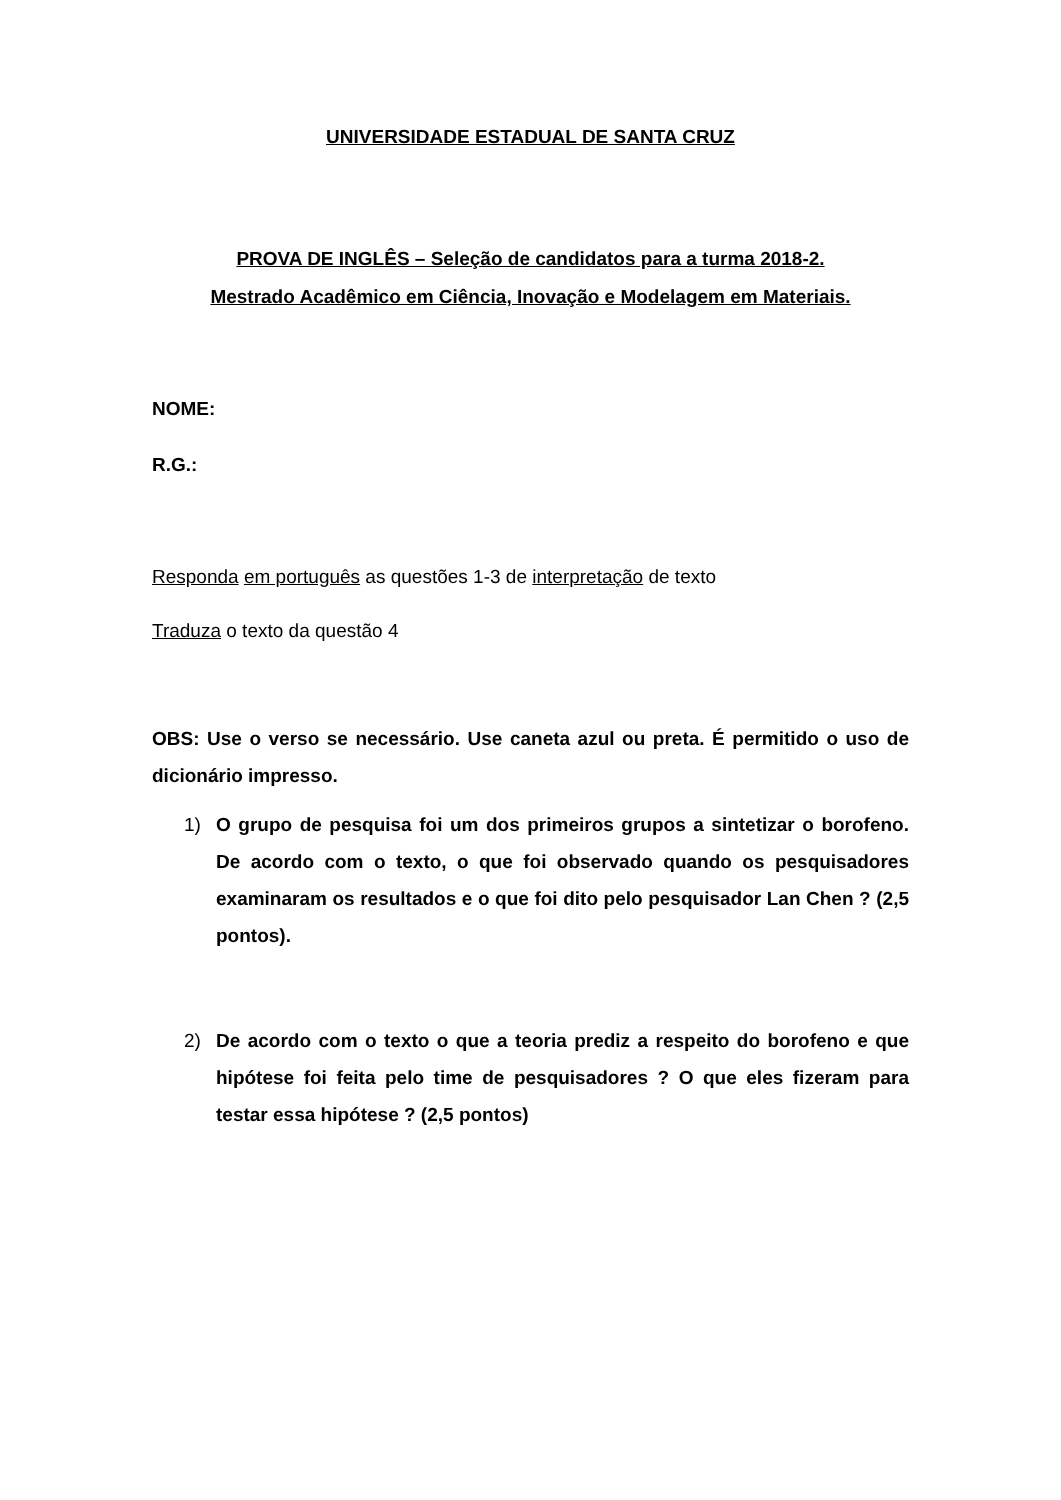UNIVERSIDADE ESTADUAL DE SANTA CRUZ
PROVA DE INGLÊS – Seleção de candidatos para a turma 2018-2.
Mestrado Acadêmico em Ciência, Inovação e Modelagem em Materiais.
NOME:
R.G.:
Responda em português as questões 1-3 de interpretação de texto
Traduza o texto da questão 4
OBS: Use o verso se necessário. Use caneta azul ou preta. É permitido o uso de dicionário impresso.
1) O grupo de pesquisa foi um dos primeiros grupos a sintetizar o borofeno. De acordo com o texto, o que foi observado quando os pesquisadores examinaram os resultados e o que foi dito pelo pesquisador Lan Chen ? (2,5 pontos).
2) De acordo com o texto o que a teoria prediz a respeito do borofeno e que hipótese foi feita pelo time de pesquisadores ? O que eles fizeram para testar essa hipótese ? (2,5 pontos)